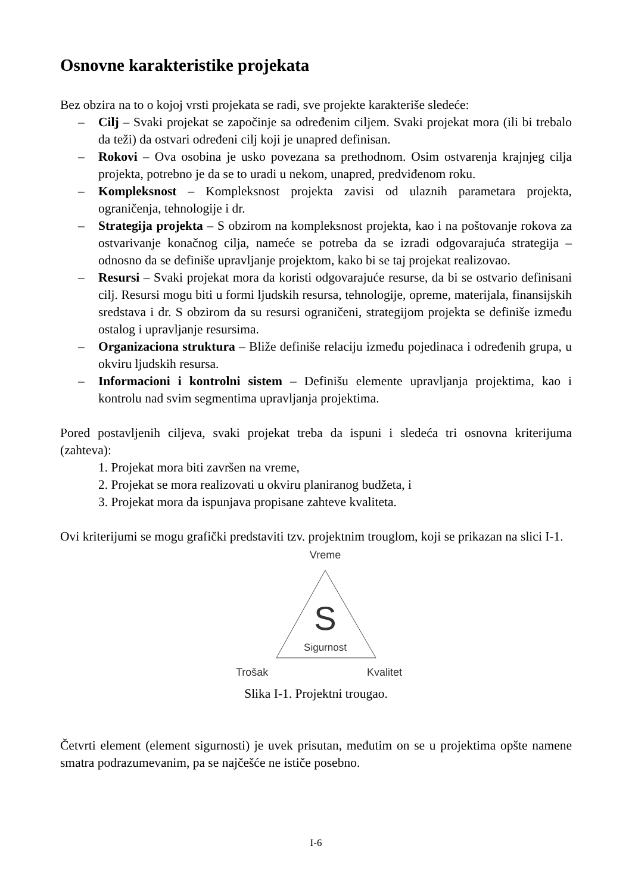Osnovne karakteristike projekata
Bez obzira na to o kojoj vrsti projekata se radi, sve projekte karakteriše sledeće:
– Cilj – Svaki projekat se započinje sa određenim ciljem. Svaki projekat mora (ili bi trebalo da teži) da ostvari određeni cilj koji je unapred definisan.
– Rokovi – Ova osobina je usko povezana sa prethodnom. Osim ostvarenja krajnjeg cilja projekta, potrebno je da se to uradi u nekom, unapred, predviđenom roku.
– Kompleksnost – Kompleksnost projekta zavisi od ulaznih parametara projekta, ograničenja, tehnologije i dr.
– Strategija projekta – S obzirom na kompleksnost projekta, kao i na poštovanje rokova za ostvarivanje konačnog cilja, nameće se potreba da se izradi odgovarajuća strategija – odnosno da se definiše upravljanje projektom, kako bi se taj projekat realizovao.
– Resursi – Svaki projekat mora da koristi odgovarajuće resurse, da bi se ostvario definisani cilj. Resursi mogu biti u formi ljudskih resursa, tehnologije, opreme, materijala, finansijskih sredstava i dr. S obzirom da su resursi ograničeni, strategijom projekta se definiše između ostalog i upravljanje resursima.
– Organizaciona struktura – Bliže definiše relaciju između pojedinaca i određenih grupa, u okviru ljudskih resursa.
– Informacioni i kontrolni sistem – Definišu elemente upravljanja projektima, kao i kontrolu nad svim segmentima upravljanja projektima.
Pored postavljenih ciljeva, svaki projekat treba da ispuni i sledeća tri osnovna kriterijuma (zahteva):
1. Projekat mora biti završen na vreme,
2. Projekat se mora realizovati u okviru planiranog budžeta, i
3. Projekat mora da ispunjava propisane zahteve kvaliteta.
Ovi kriterijumi se mogu grafički predstaviti tzv. projektnim trouglom, koji se prikazan na slici I-1.
Vreme
S
Sigurnost
Trošak
Kvalitet
Slika I-1. Projektni trougao.
Četvrti element (element sigurnosti) je uvek prisutan, međutim on se u projektima opšte namene smatra podrazumevanim, pa se najčešće ne ističe posebno.
I-6